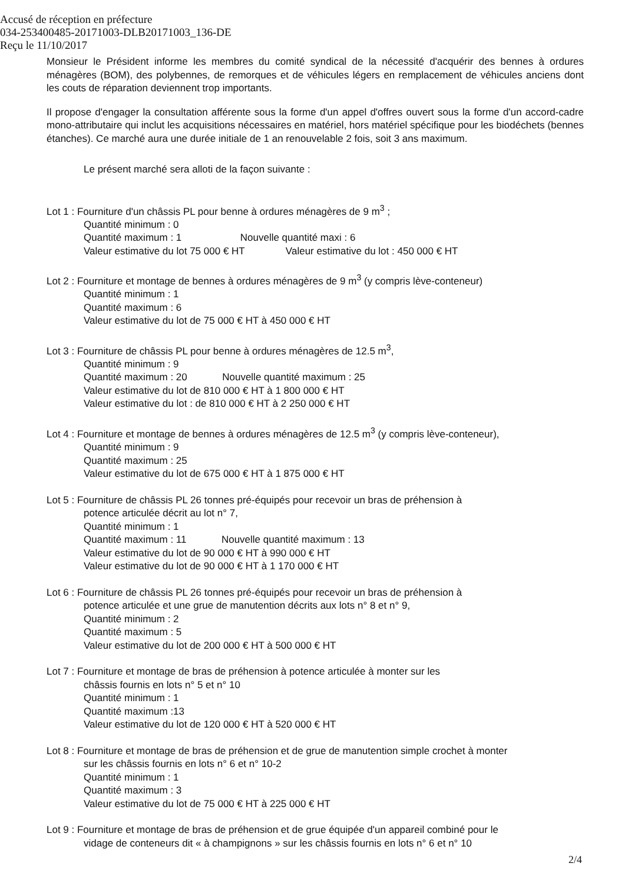Accusé de réception en préfecture
034-253400485-20171003-DLB20171003_136-DE
Reçu le 11/10/2017
Monsieur le Président informe les membres du comité syndical de la nécessité d'acquérir des bennes à ordures ménagères (BOM), des polybennes, de remorques et de véhicules légers en remplacement de véhicules anciens dont les couts de réparation deviennent trop importants.
Il propose d'engager la consultation afférente sous la forme d'un appel d'offres ouvert sous la forme d'un accord-cadre mono-attributaire qui inclut les acquisitions nécessaires en matériel, hors matériel spécifique pour les biodéchets (bennes étanches). Ce marché aura une durée initiale de 1 an renouvelable 2 fois, soit 3 ans maximum.
Le présent marché sera alloti de la façon suivante :
Lot 1 : Fourniture d'un châssis PL pour benne à ordures ménagères de 9 m<sup>3</sup> ;
Quantité minimum : 0
Quantité maximum : 1 Nouvelle quantité maxi : 6
Valeur estimative du lot 75 000 € HT Valeur estimative du lot : 450 000 € HT
Lot 2 : Fourniture et montage de bennes à ordures ménagères de 9 m<sup>3</sup> (y compris lève-conteneur)
Quantité minimum : 1
Quantité maximum : 6
Valeur estimative du lot de 75 000 € HT à 450 000 € HT
Lot 3 : Fourniture de châssis PL pour benne à ordures ménagères de 12.5 m<sup>3</sup>,
Quantité minimum : 9
Quantité maximum : 20 Nouvelle quantité maximum : 25
Valeur estimative du lot de 810 000 € HT à 1 800 000 € HT
Valeur estimative du lot : de 810 000 € HT à 2 250 000 € HT
Lot 4 : Fourniture et montage de bennes à ordures ménagères de 12.5 m<sup>3</sup> (y compris lève-conteneur),
Quantité minimum : 9
Quantité maximum : 25
Valeur estimative du lot de 675 000 € HT à 1 875 000 € HT
Lot 5 : Fourniture de châssis PL 26 tonnes pré-équipés pour recevoir un bras de préhension à
potence articulée décrit au lot n° 7,
Quantité minimum : 1
Quantité maximum : 11 Nouvelle quantité maximum : 13
Valeur estimative du lot de 90 000 € HT à 990 000 € HT
Valeur estimative du lot de 90 000 € HT à 1 170 000 € HT
Lot 6 : Fourniture de châssis PL 26 tonnes pré-équipés pour recevoir un bras de préhension à
potence articulée et une grue de manutention décrits aux lots n° 8 et n° 9,
Quantité minimum : 2
Quantité maximum : 5
Valeur estimative du lot de 200 000 € HT à 500 000 € HT
Lot 7 : Fourniture et montage de bras de préhension à potence articulée à monter sur les
châssis fournis en lots n° 5 et n° 10
Quantité minimum : 1
Quantité maximum :13
Valeur estimative du lot de 120 000 € HT à 520 000 € HT
Lot 8 : Fourniture et montage de bras de préhension et de grue de manutention simple crochet à monter
sur les châssis fournis en lots n° 6 et n° 10-2
Quantité minimum : 1
Quantité maximum : 3
Valeur estimative du lot de 75 000 € HT à 225 000 € HT
Lot 9 : Fourniture et montage de bras de préhension et de grue équipée d'un appareil combiné pour le
vidage de conteneurs dit « à champignons » sur les châssis fournis en lots n° 6 et n° 10
2/4